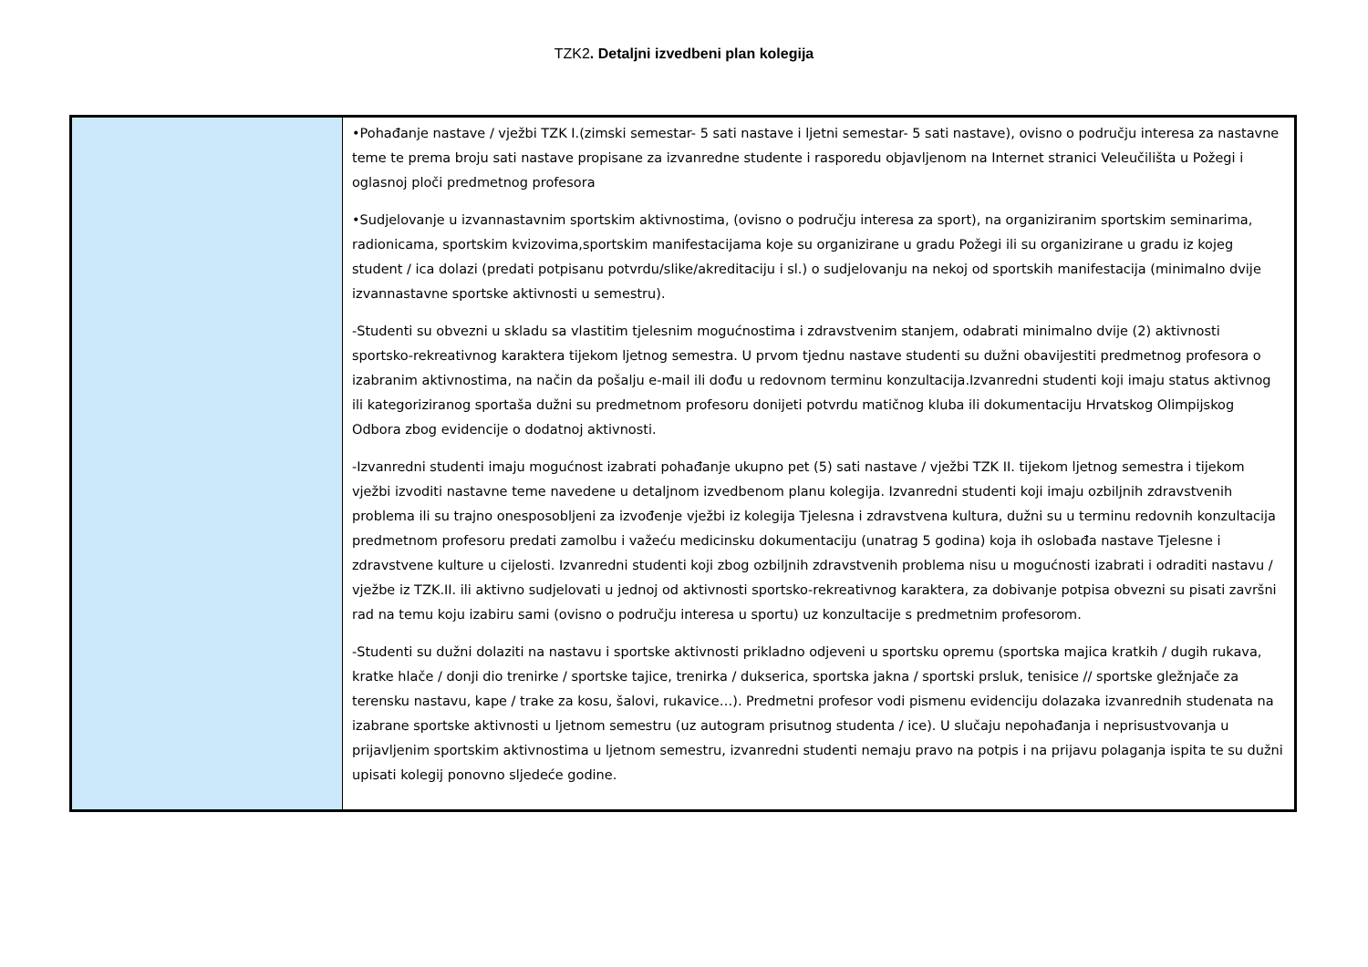TZK2. Detaljni izvedbeni plan kolegija
| | •Pohađanje nastave / vježbi TZK I.(zimski semestar- 5 sati nastave i ljetni semestar- 5 sati nastave), ovisno o području interesa za nastavne teme te prema broju sati nastave propisane za izvanredne studente i rasporedu objavljenom na Internet stranici Veleučilišta u Požegi i oglasnoj ploči predmetnog profesora •Sudjelovanje u izvannastavnim sportskim aktivnostima, (ovisno o području interesa za sport), na organiziranim sportskim seminarima, radionicama, sportskim kvizovima,sportskim manifestacijama koje su organizirane u gradu Požegi ili su organizirane u gradu iz kojeg student / ica dolazi (predati potpisanu potvrdu/slike/akreditaciju i sl.) o sudjelovanju na nekoj od sportskih manifestacija (minimalno dvije izvannastavne sportske aktivnosti u semestru). -Studenti su obvezni u skladu sa vlastitim tjelesnim mogućnostima i zdravstvenim stanjem, odabrati minimalno dvije (2) aktivnosti sportsko-rekreativnog karaktera tijekom ljetnog semestra. U prvom tjednu nastave studenti su dužni obavijestiti predmetnog profesora o izabranim aktivnostima, na način da pošalju e-mail ili dođu u redovnom terminu konzultacija.Izvanredni studenti koji imaju status aktivnog ili kategoriziranog sportaša dužni su predmetnom profesoru donijeti potvrdu matičnog kluba ili dokumentaciju Hrvatskog Olimpijskog Odbora zbog evidencije o dodatnoj aktivnosti. -Izvanredni studenti imaju mogućnost izabrati pohađanje ukupno pet (5) sati nastave / vježbi TZK II. tijekom ljetnog semestra i tijekom vježbi izvoditi nastavne teme navedene u detaljnom izvedbenom planu kolegija. Izvanredni studenti koji imaju ozbiljnih zdravstvenih problema ili su trajno onesposobljeni za izvođenje vježbi iz kolegija Tjelesna i zdravstvena kultura, dužni su u terminu redovnih konzultacija predmetnom profesoru predati zamolbu i važeću medicinsku dokumentaciju (unatrag 5 godina) koja ih oslobađa nastave Tjelesne i zdravstvene kulture u cijelosti. Izvanredni studenti koji zbog ozbiljnih zdravstvenih problema nisu u mogućnosti izabrati i odraditi nastavu / vježbe iz TZK.II. ili aktivno sudjelovati u jednoj od aktivnosti sportsko-rekreativnog karaktera, za dobivanje potpisa obvezni su pisati završni rad na temu koju izabiru sami (ovisno o području interesa u sportu) uz konzultacije s predmetnim profesorom. -Studenti su dužni dolaziti na nastavu i sportske aktivnosti prikladno odjeveni u sportsku opremu (sportska majica kratkih / dugih rukava, kratke hlače / donji dio trenirke / sportske tajice, trenirka / dukserica, sportska jakna / sportski prsluk, tenisice // sportske gležnjače za terensku nastavu, kape / trake za kosu, šalovi, rukavice…). Predmetni profesor vodi pismenu evidenciju dolazaka izvanrednih studenata na izabrane sportske aktivnosti u ljetnom semestru (uz autogram prisutnog studenta / ice). U slučaju nepohađanja i neprisustvovanja u prijavljenim sportskim aktivnostima u ljetnom semestru, izvanredni studenti nemaju pravo na potpis i na prijavu polaganja ispita te su dužni upisati kolegij ponovno sljedeće godine. |